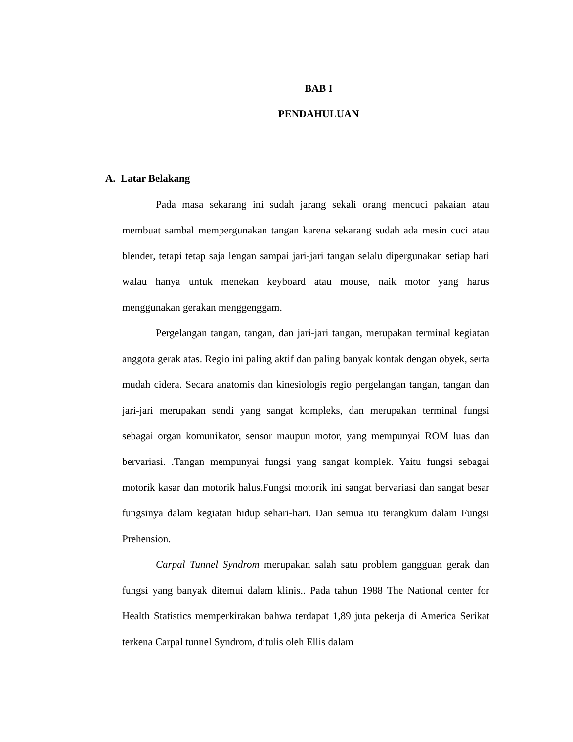BAB I
PENDAHULUAN
A. Latar Belakang
Pada masa sekarang ini sudah jarang sekali orang mencuci pakaian atau membuat sambal mempergunakan tangan karena sekarang sudah ada mesin cuci atau blender, tetapi tetap saja lengan sampai jari-jari tangan selalu dipergunakan setiap hari walau hanya untuk menekan keyboard atau mouse, naik motor yang harus menggunakan gerakan menggenggam.
Pergelangan tangan, tangan, dan jari-jari tangan, merupakan terminal kegiatan anggota gerak atas. Regio ini paling aktif dan paling banyak kontak dengan obyek, serta mudah cidera. Secara anatomis dan kinesiologis regio pergelangan tangan, tangan dan jari-jari merupakan sendi yang sangat kompleks, dan merupakan terminal fungsi sebagai organ komunikator, sensor maupun motor, yang mempunyai ROM luas dan bervariasi. .Tangan mempunyai fungsi yang sangat komplek. Yaitu fungsi sebagai motorik kasar dan motorik halus.Fungsi motorik ini sangat bervariasi dan sangat besar fungsinya dalam kegiatan hidup sehari-hari. Dan semua itu terangkum dalam Fungsi Prehension.
Carpal Tunnel Syndrom merupakan salah satu problem gangguan gerak dan fungsi yang banyak ditemui dalam klinis.. Pada tahun 1988 The National center for Health Statistics memperkirakan bahwa terdapat 1,89 juta pekerja di America Serikat terkena Carpal tunnel Syndrom, ditulis oleh Ellis dalam